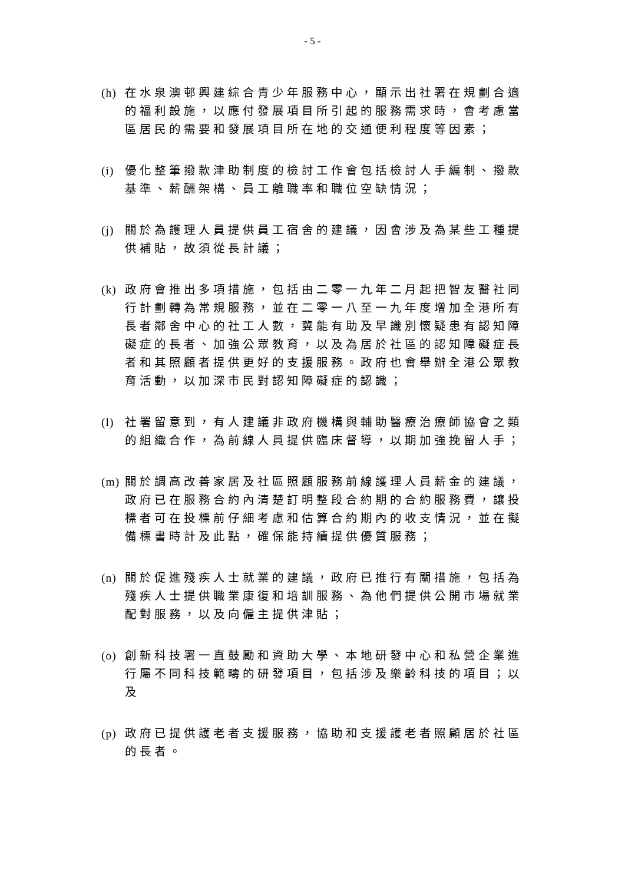- 5 -
(h) 在水泉澳邨興建綜合青少年服務中心，顯示出社署在規劃合適的福利設施，以應付發展項目所引起的服務需求時，會考慮當區居民的需要和發展項目所在地的交通便利程度等因素；
(i) 優化整筆撥款津助制度的檢討工作會包括檢討人手編制、撥款基準、薪酬架構、員工離職率和職位空缺情況；
(j) 關於為護理人員提供員工宿舍的建議，因會涉及為某些工種提供補貼，故須從長計議；
(k) 政府會推出多項措施，包括由二零一九年二月起把智友醫社同行計劃轉為常規服務，並在二零一八至一九年度增加全港所有長者鄰舍中心的社工人數，冀能有助及早識別懷疑患有認知障礙症的長者、加強公眾教育，以及為居於社區的認知障礙症長者和其照顧者提供更好的支援服務。政府也會舉辦全港公眾教育活動，以加深市民對認知障礙症的認識；
(l) 社署留意到，有人建議非政府機構與輔助醫療治療師協會之類的組織合作，為前線人員提供臨床督導，以期加強挽留人手；
(m) 關於調高改善家居及社區照顧服務前線護理人員薪金的建議，政府已在服務合約內清楚訂明整段合約期的合約服務費，讓投標者可在投標前仔細考慮和估算合約期內的收支情況，並在擬備標書時計及此點，確保能持續提供優質服務；
(n) 關於促進殘疾人士就業的建議，政府已推行有關措施，包括為殘疾人士提供職業康復和培訓服務、為他們提供公開市場就業配對服務，以及向僱主提供津貼；
(o) 創新科技署一直鼓勵和資助大學、本地研發中心和私營企業進行屬不同科技範疇的研發項目，包括涉及樂齡科技的項目；以及
(p) 政府已提供護老者支援服務，協助和支援護老者照顧居於社區的長者。